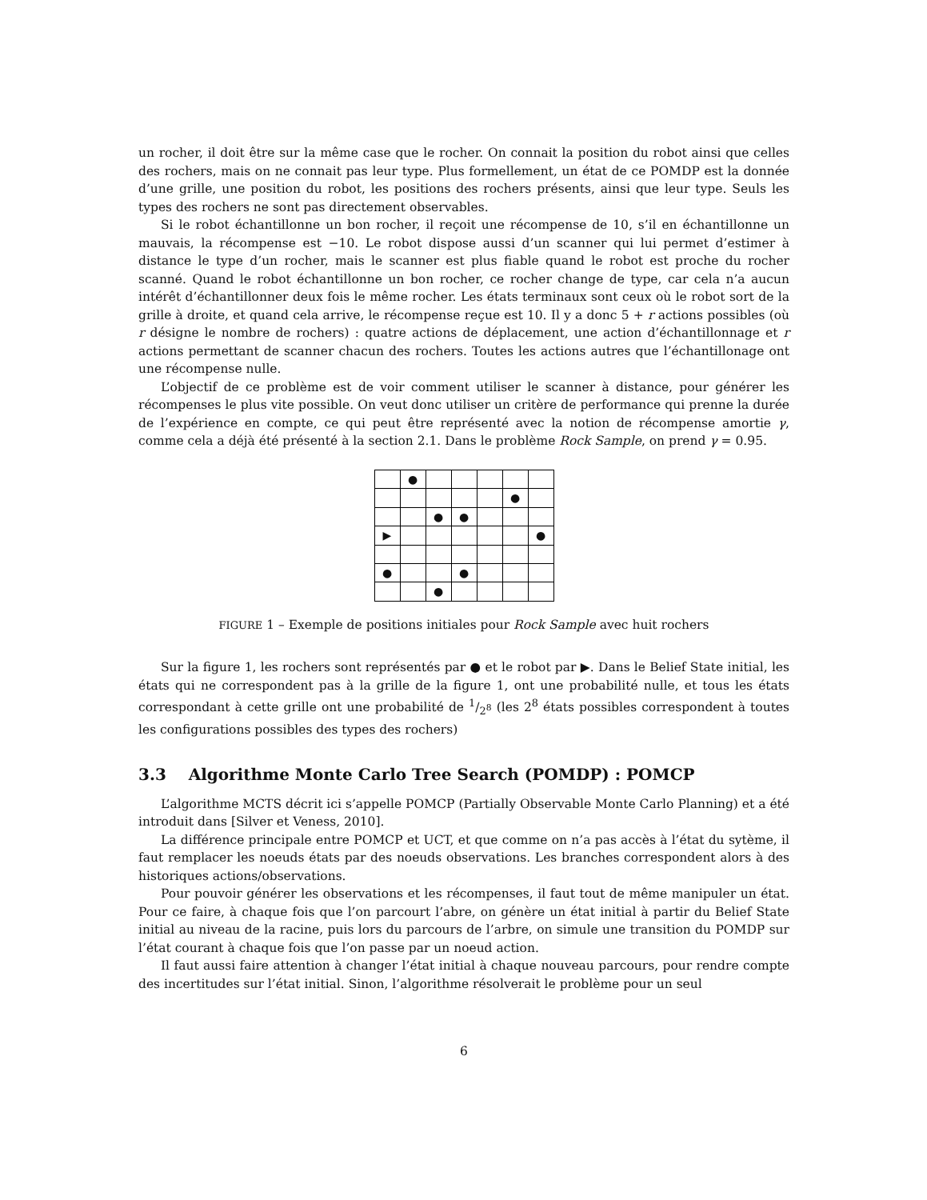un rocher, il doit être sur la même case que le rocher. On connait la position du robot ainsi que celles des rochers, mais on ne connait pas leur type. Plus formellement, un état de ce POMDP est la donnée d’une grille, une position du robot, les positions des rochers présents, ainsi que leur type. Seuls les types des rochers ne sont pas directement observables.
Si le robot échantillonne un bon rocher, il reçoit une récompense de 10, s’il en échantillonne un mauvais, la récompense est −10. Le robot dispose aussi d’un scanner qui lui permet d’estimer à distance le type d’un rocher, mais le scanner est plus fiable quand le robot est proche du rocher scanné. Quand le robot échantillonne un bon rocher, ce rocher change de type, car cela n’a aucun intérêt d’échantillonner deux fois le même rocher. Les états terminaux sont ceux où le robot sort de la grille à droite, et quand cela arrive, le récompense reçue est 10. Il y a donc 5 + r actions possibles (où r désigne le nombre de rochers) : quatre actions de déplacement, une action d’échantillonnage et r actions permettant de scanner chacun des rochers. Toutes les actions autres que l’échantillonage ont une récompense nulle.
L’objectif de ce problème est de voir comment utiliser le scanner à distance, pour générer les récompenses le plus vite possible. On veut donc utiliser un critère de performance qui prenne la durée de l’expérience en compte, ce qui peut être représenté avec la notion de récompense amortie γ, comme cela a déjà été présenté à la section 2.1. Dans le problème Rock Sample, on prend γ = 0.95.
| | ● | | | | | |
| | | | | | ● | |
| | | ● | ● | | | |
| ▶ | | | | | | ● |
| ● | | | ● | | | |
| | | ● | | | | |
FIGURE 1 – Exemple de positions initiales pour Rock Sample avec huit rochers
Sur la figure 1, les rochers sont représentés par ● et le robot par ▶. Dans le Belief State initial, les états qui ne correspondent pas à la grille de la figure 1, ont une probabilité nulle, et tous les états correspondant à cette grille ont une probabilité de 1/2<sup>8</sup> (les 2<sup>8</sup> états possibles correspondent à toutes les configurations possibles des types des rochers)
3.3 Algorithme Monte Carlo Tree Search (POMDP) : POMCP
L’algorithme MCTS décrit ici s’appelle POMCP (Partially Observable Monte Carlo Planning) et a été introduit dans [Silver et Veness, 2010].
La différence principale entre POMCP et UCT, et que comme on n’a pas accès à l’état du sytème, il faut remplacer les noeuds états par des noeuds observations. Les branches correspondent alors à des historiques actions/observations.
Pour pouvoir générer les observations et les récompenses, il faut tout de même manipuler un état. Pour ce faire, à chaque fois que l’on parcourt l’abre, on génère un état initial à partir du Belief State initial au niveau de la racine, puis lors du parcours de l’arbre, on simule une transition du POMDP sur l’état courant à chaque fois que l’on passe par un noeud action.
Il faut aussi faire attention à changer l’état initial à chaque nouveau parcours, pour rendre compte des incertitudes sur l’état initial. Sinon, l’algorithme résolverait le problème pour un seul
6